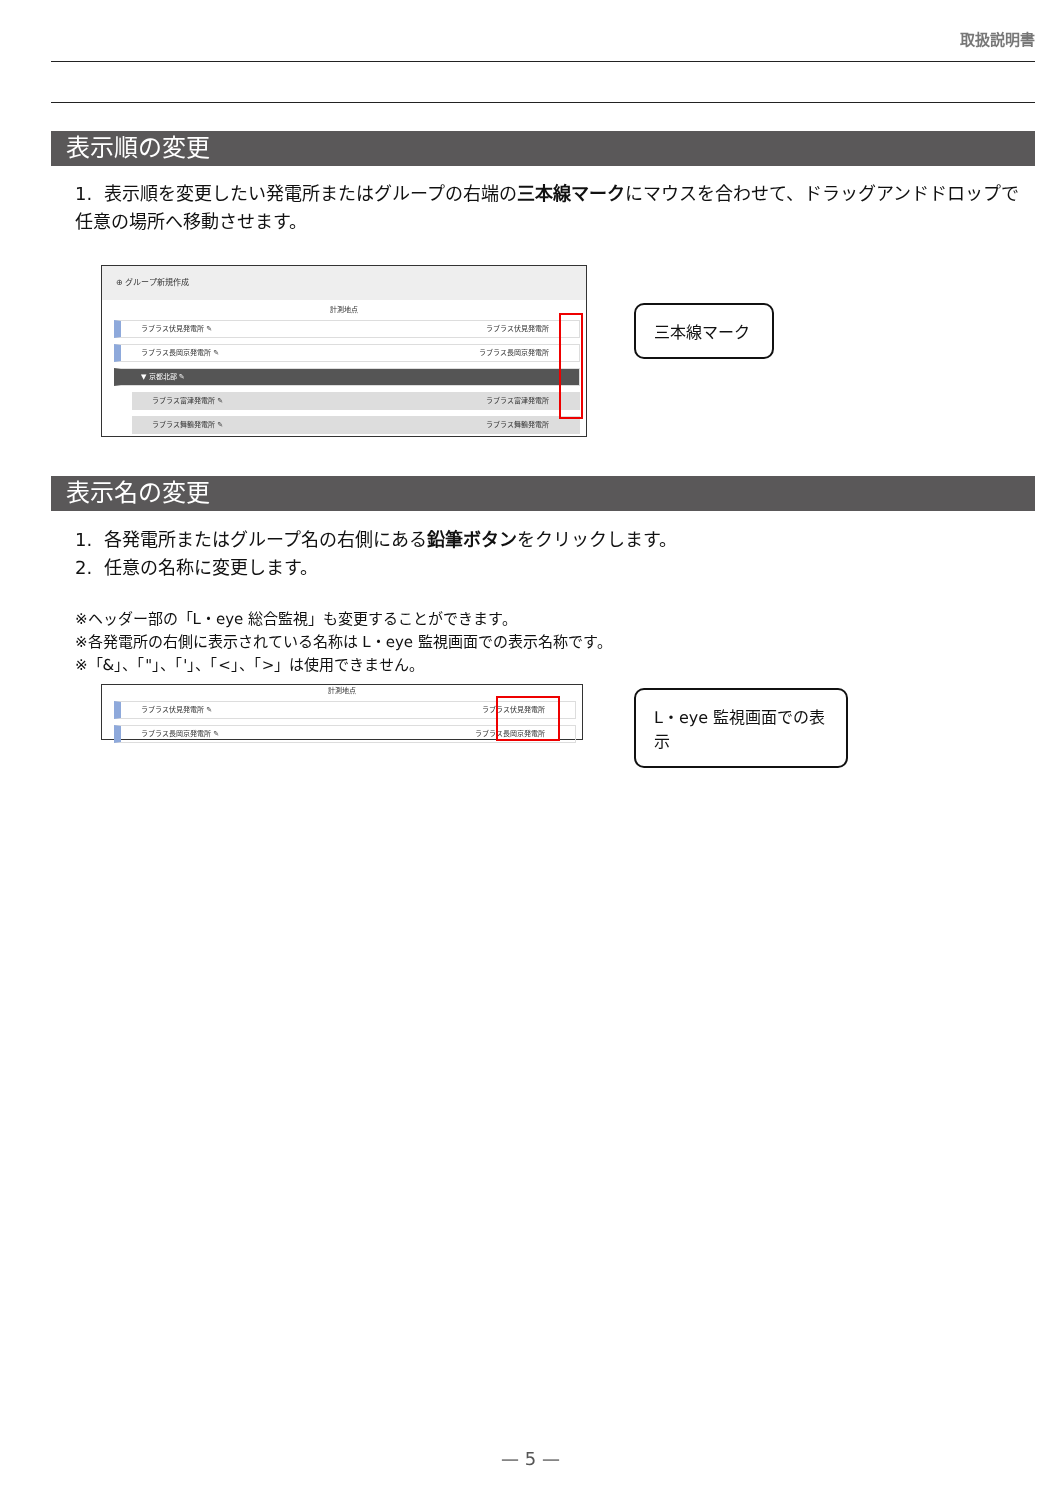取扱説明書
表示順の変更
1. 表示順を変更したい発電所またはグループの右端の三本線マークにマウスを合わせて、ドラッグアンドドロップで任意の場所へ移動させます。
⊕ グループ新規作成
計測地点
ラブラス伏見発電所 ✎ ラブラス伏見発電所
ラブラス長岡京発電所 ✎ ラブラス長岡京発電所
▼ 京都北部 ✎
ラブラス富津発電所 ✎ ラブラス富津発電所
ラブラス舞鶴発電所 ✎ ラブラス舞鶴発電所
三本線マーク
表示名の変更
1. 各発電所またはグループ名の右側にある鉛筆ボタンをクリックします。
2. 任意の名称に変更します。
※ヘッダー部の「L・eye 総合監視」も変更することができます。
※各発電所の右側に表示されている名称は L・eye 監視画面での表示名称です。
※「&」、「"」、「'」、「<」、「>」は使用できません。
計測地点
ラブラス伏見発電所 ✎ ラブラス伏見発電所
ラブラス長岡京発電所 ✎ ラブラス長岡京発電所
L・eye 監視画面での表示
— 5 —